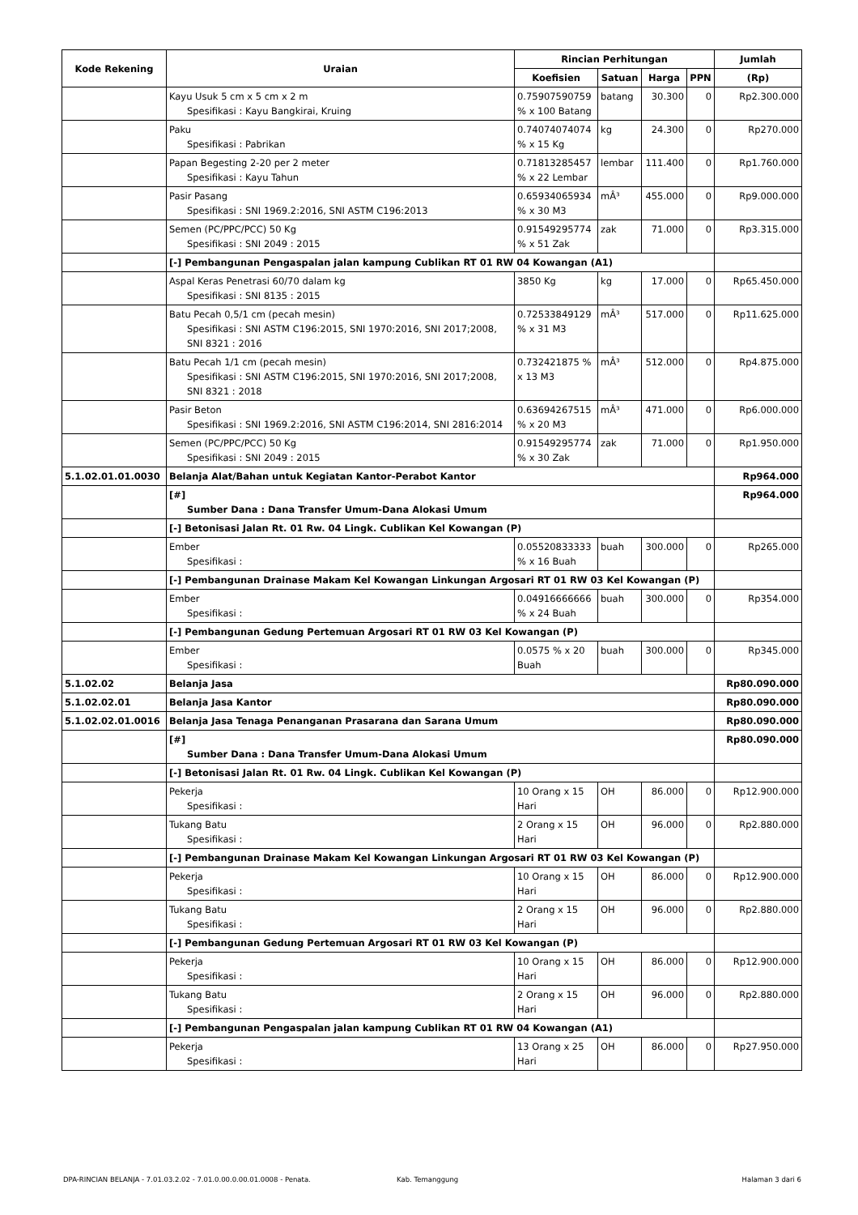| Kode Rekening | Uraian | Rincian Perhitungan | | | | Jumlah |
| --- | --- | --- | --- | --- | --- | --- |
| | | Koefisien | Satuan | Harga | PPN | (Rp) |
| | Kayu Usuk 5 cm x 5 cm x 2 m Spesifikasi : Kayu Bangkirai, Kruing | 0.75907590759 % x 100 Batang | batang | 30.300 | 0 | Rp2.300.000 |
| | Paku Spesifikasi : Pabrikan | 0.74074074074 % x 15 Kg | kg | 24.300 | 0 | Rp270.000 |
| | Papan Begesting 2-20 per 2 meter Spesifikasi : Kayu Tahun | 0.71813285457 % x 22 Lembar | lembar | 111.400 | 0 | Rp1.760.000 |
| | Pasir Pasang Spesifikasi : SNI 1969.2:2016, SNI ASTM C196:2013 | 0.65934065934 % x 30 M3 | mÂ³ | 455.000 | 0 | Rp9.000.000 |
| | Semen (PC/PPC/PCC) 50 Kg Spesifikasi : SNI 2049 : 2015 | 0.91549295774 % x 51 Zak | zak | 71.000 | 0 | Rp3.315.000 |
| | [-] Pembangunan Pengaspalan jalan kampung Cublikan RT 01 RW 04 Kowangan (A1) | | | | | |
| | Aspal Keras Penetrasi 60/70 dalam kg Spesifikasi : SNI 8135 : 2015 | 3850 Kg | kg | 17.000 | 0 | Rp65.450.000 |
| | Batu Pecah 0,5/1 cm (pecah mesin) Spesifikasi : SNI ASTM C196:2015, SNI 1970:2016, SNI 2017;2008, SNI 8321 : 2016 | 0.72533849129 % x 31 M3 | mÂ³ | 517.000 | 0 | Rp11.625.000 |
| | Batu Pecah 1/1 cm (pecah mesin) Spesifikasi : SNI ASTM C196:2015, SNI 1970:2016, SNI 2017;2008, SNI 8321 : 2018 | 0.732421875 % x 13 M3 | mÂ³ | 512.000 | 0 | Rp4.875.000 |
| | Pasir Beton Spesifikasi : SNI 1969.2:2016, SNI ASTM C196:2014, SNI 2816:2014 | 0.63694267515 % x 20 M3 | mÂ³ | 471.000 | 0 | Rp6.000.000 |
| | Semen (PC/PPC/PCC) 50 Kg Spesifikasi : SNI 2049 : 2015 | 0.91549295774 % x 30 Zak | zak | 71.000 | 0 | Rp1.950.000 |
| 5.1.02.01.01.0030 | Belanja Alat/Bahan untuk Kegiatan Kantor-Perabot Kantor | | | | | Rp964.000 |
| | [#] Sumber Dana : Dana Transfer Umum-Dana Alokasi Umum | | | | | Rp964.000 |
| | [-] Betonisasi Jalan Rt. 01 Rw. 04 Lingk. Cublikan Kel Kowangan (P) | | | | | |
| | Ember Spesifikasi : | 0.05520833333 % x 16 Buah | buah | 300.000 | 0 | Rp265.000 |
| | [-] Pembangunan Drainase Makam Kel Kowangan Linkungan Argosari RT 01 RW 03 Kel Kowangan (P) | | | | | |
| | Ember Spesifikasi : | 0.04916666666 % x 24 Buah | buah | 300.000 | 0 | Rp354.000 |
| | [-] Pembangunan Gedung Pertemuan Argosari RT 01 RW 03 Kel Kowangan (P) | | | | | |
| | Ember Spesifikasi : | 0.0575 % x 20 Buah | buah | 300.000 | 0 | Rp345.000 |
| 5.1.02.02 | Belanja Jasa | | | | | Rp80.090.000 |
| 5.1.02.02.01 | Belanja Jasa Kantor | | | | | Rp80.090.000 |
| 5.1.02.02.01.0016 | Belanja Jasa Tenaga Penanganan Prasarana dan Sarana Umum | | | | | Rp80.090.000 |
| | [#] Sumber Dana : Dana Transfer Umum-Dana Alokasi Umum | | | | | Rp80.090.000 |
| | [-] Betonisasi Jalan Rt. 01 Rw. 04 Lingk. Cublikan Kel Kowangan (P) | | | | | |
| | Pekerja Spesifikasi : | 10 Orang x 15 Hari | OH | 86.000 | 0 | Rp12.900.000 |
| | Tukang Batu Spesifikasi : | 2 Orang x 15 Hari | OH | 96.000 | 0 | Rp2.880.000 |
| | [-] Pembangunan Drainase Makam Kel Kowangan Linkungan Argosari RT 01 RW 03 Kel Kowangan (P) | | | | | |
| | Pekerja Spesifikasi : | 10 Orang x 15 Hari | OH | 86.000 | 0 | Rp12.900.000 |
| | Tukang Batu Spesifikasi : | 2 Orang x 15 Hari | OH | 96.000 | 0 | Rp2.880.000 |
| | [-] Pembangunan Gedung Pertemuan Argosari RT 01 RW 03 Kel Kowangan (P) | | | | | |
| | Pekerja Spesifikasi : | 10 Orang x 15 Hari | OH | 86.000 | 0 | Rp12.900.000 |
| | Tukang Batu Spesifikasi : | 2 Orang x 15 Hari | OH | 96.000 | 0 | Rp2.880.000 |
| | [-] Pembangunan Pengaspalan jalan kampung Cublikan RT 01 RW 04 Kowangan (A1) | | | | | |
| | Pekerja Spesifikasi : | 13 Orang x 25 Hari | OH | 86.000 | 0 | Rp27.950.000 |
DPA-RINCIAN BELANJA - 7.01.03.2.02 - 7.01.0.00.0.00.01.0008 - Penata. Kab. Temanggung Halaman 3 dari 6